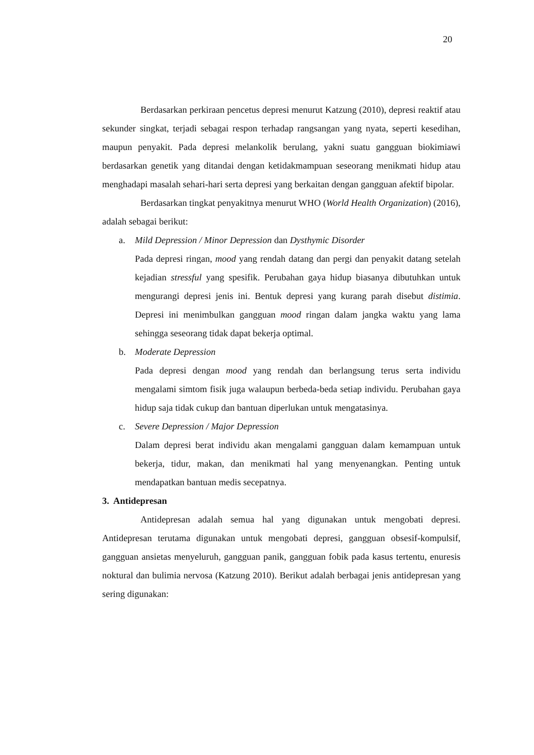20
Berdasarkan perkiraan pencetus depresi menurut Katzung (2010), depresi reaktif atau sekunder singkat, terjadi sebagai respon terhadap rangsangan yang nyata, seperti kesedihan, maupun penyakit. Pada depresi melankolik berulang, yakni suatu gangguan biokimiawi berdasarkan genetik yang ditandai dengan ketidakmampuan seseorang menikmati hidup atau menghadapi masalah sehari-hari serta depresi yang berkaitan dengan gangguan afektif bipolar.
Berdasarkan tingkat penyakitnya menurut WHO (World Health Organization) (2016), adalah sebagai berikut:
a. Mild Depression / Minor Depression dan Dysthymic Disorder
Pada depresi ringan, mood yang rendah datang dan pergi dan penyakit datang setelah kejadian stressful yang spesifik. Perubahan gaya hidup biasanya dibutuhkan untuk mengurangi depresi jenis ini. Bentuk depresi yang kurang parah disebut distimia. Depresi ini menimbulkan gangguan mood ringan dalam jangka waktu yang lama sehingga seseorang tidak dapat bekerja optimal.
b. Moderate Depression
Pada depresi dengan mood yang rendah dan berlangsung terus serta individu mengalami simtom fisik juga walaupun berbeda-beda setiap individu. Perubahan gaya hidup saja tidak cukup dan bantuan diperlukan untuk mengatasinya.
c. Severe Depression / Major Depression
Dalam depresi berat individu akan mengalami gangguan dalam kemampuan untuk bekerja, tidur, makan, dan menikmati hal yang menyenangkan. Penting untuk mendapatkan bantuan medis secepatnya.
3. Antidepresan
Antidepresan adalah semua hal yang digunakan untuk mengobati depresi. Antidepresan terutama digunakan untuk mengobati depresi, gangguan obsesif-kompulsif, gangguan ansietas menyeluruh, gangguan panik, gangguan fobik pada kasus tertentu, enuresis noktural dan bulimia nervosa (Katzung 2010). Berikut adalah berbagai jenis antidepresan yang sering digunakan: